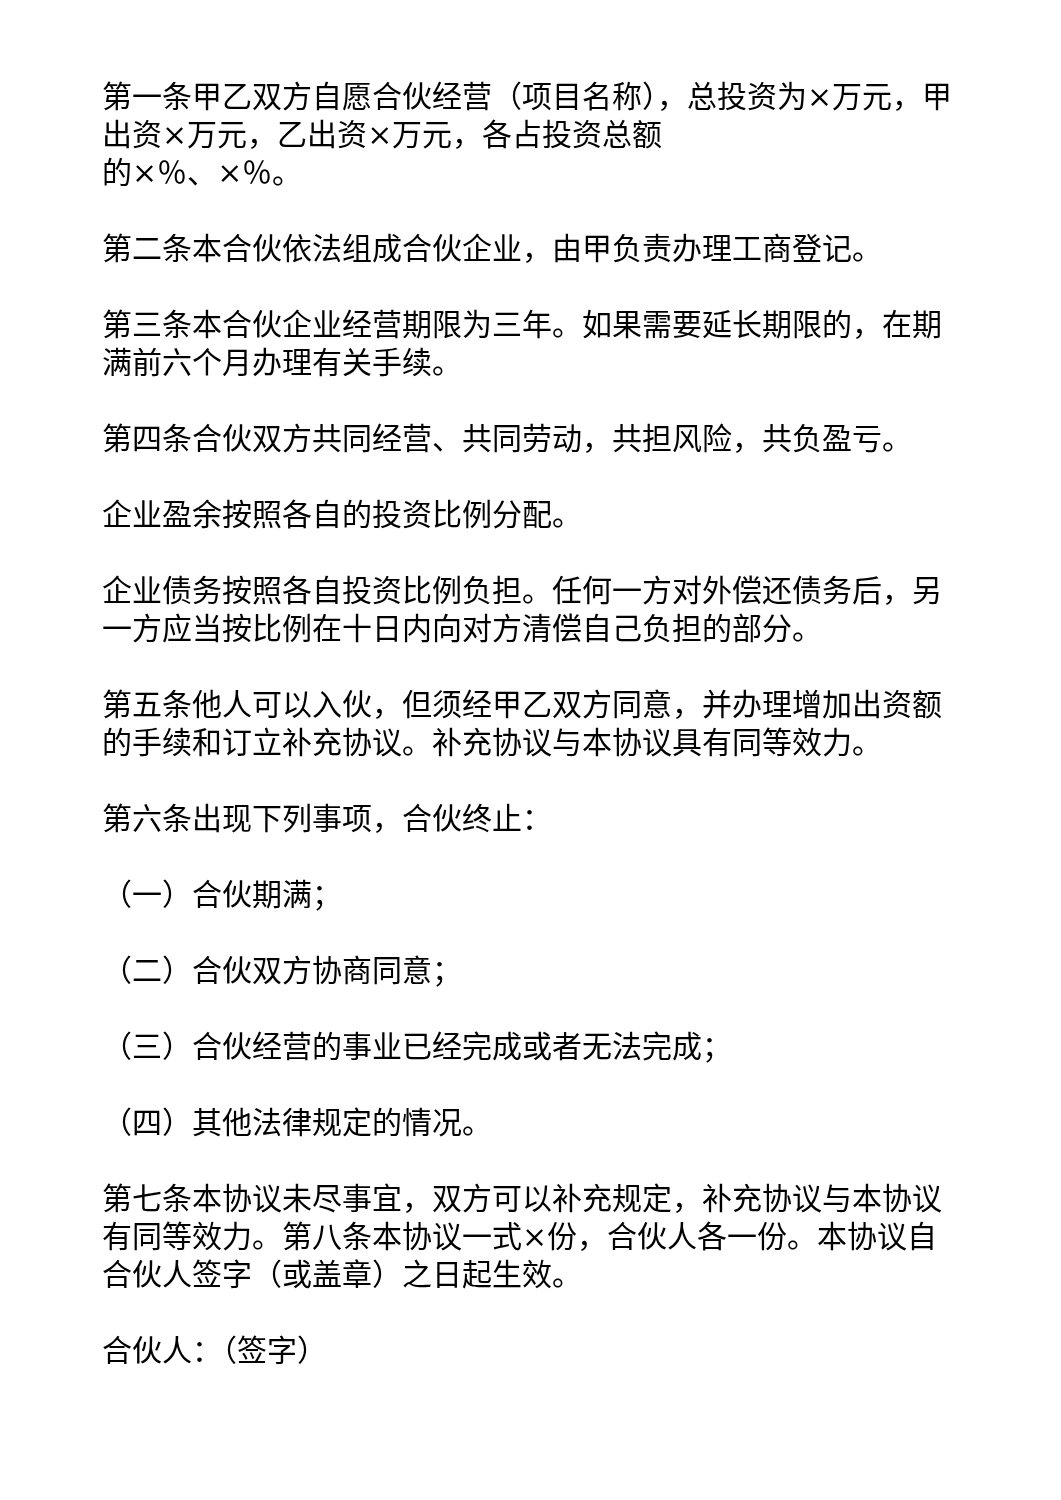第一条甲乙双方自愿合伙经营（项目名称），总投资为×万元，甲出资×万元，乙出资×万元，各占投资总额
的×％、×％。
第二条本合伙依法组成合伙企业，由甲负责办理工商登记。
第三条本合伙企业经营期限为三年。如果需要延长期限的，在期满前六个月办理有关手续。
第四条合伙双方共同经营、共同劳动，共担风险，共负盈亏。
企业盈余按照各自的投资比例分配。
企业债务按照各自投资比例负担。任何一方对外偿还债务后，另一方应当按比例在十日内向对方清偿自己负担的部分。
第五条他人可以入伙，但须经甲乙双方同意，并办理增加出资额的手续和订立补充协议。补充协议与本协议具有同等效力。
第六条出现下列事项，合伙终止：
（一）合伙期满；
（二）合伙双方协商同意；
（三）合伙经营的事业已经完成或者无法完成；
（四）其他法律规定的情况。
第七条本协议未尽事宜，双方可以补充规定，补充协议与本协议有同等效力。第八条本协议一式×份，合伙人各一份。本协议自合伙人签字（或盖章）之日起生效。
合伙人：（签字）